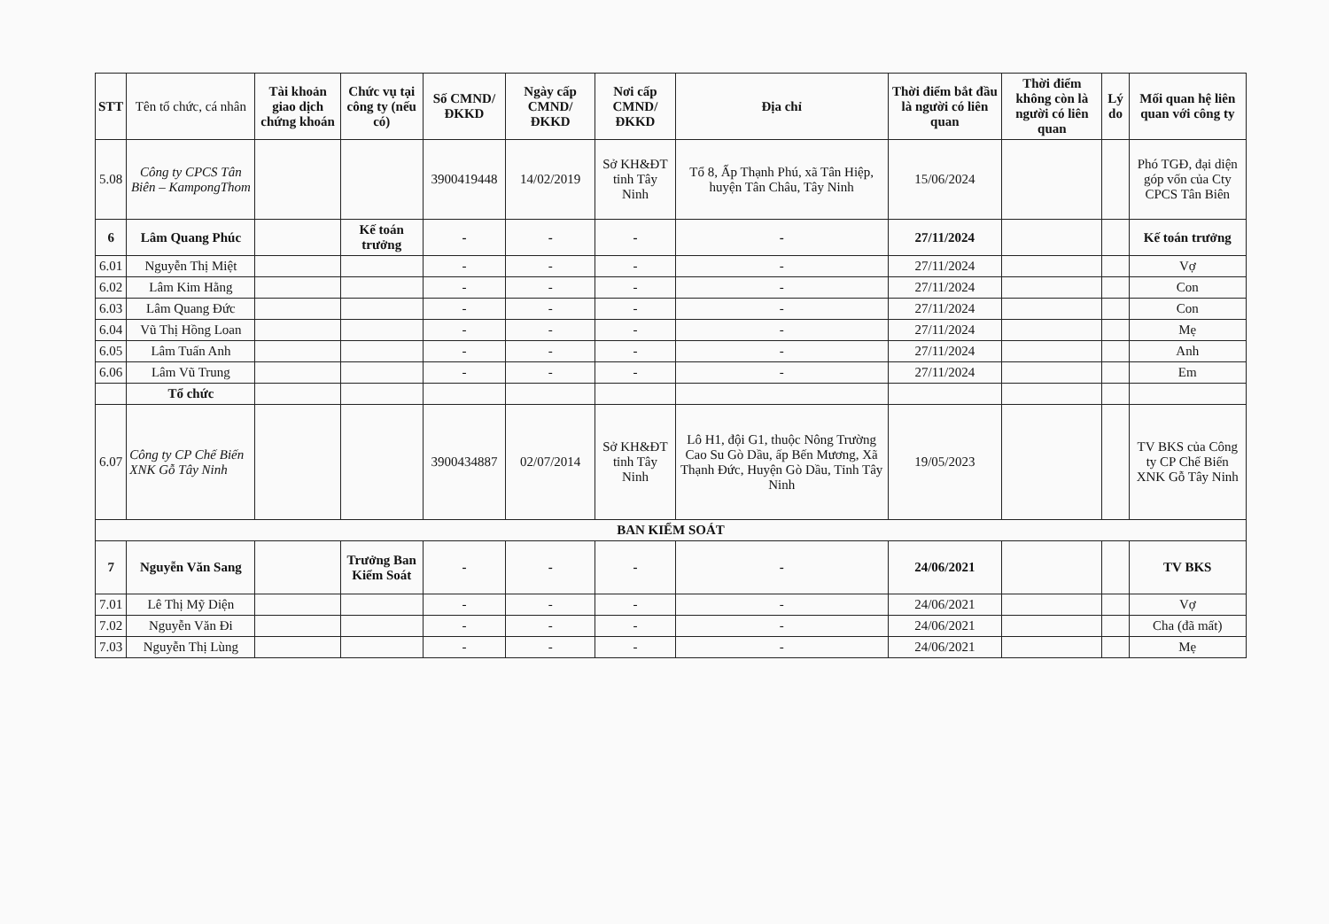| STT | Tên tổ chức, cá nhân | Tài khoản giao dịch chứng khoán | Chức vụ tại công ty (nếu có) | Số CMND/ĐKKD | Ngày cấp CMND/ĐKKD | Nơi cấp CMND/ĐKKD | Địa chỉ | Thời điểm bắt đầu là người có liên quan | Thời điểm không còn là người có liên quan | Lý do | Mối quan hệ liên quan với công ty |
| --- | --- | --- | --- | --- | --- | --- | --- | --- | --- | --- | --- |
| 5.08 | Công ty CPCS Tân Biên – KampongThom | | | 3900419448 | 14/02/2019 | Sở KH&ĐT tỉnh Tây Ninh | Tổ 8, Ấp Thạnh Phú, xã Tân Hiệp, huyện Tân Châu, Tây Ninh | 15/06/2024 | | | Phó TGĐ, đại diện góp vốn của Cty CPCS Tân Biên |
| 6 | Lâm Quang Phúc | | Kế toán trưởng | - | - | - | - | 27/11/2024 | | | Kế toán trưởng |
| 6.01 | Nguyễn Thị Miệt | | | - | - | - | - | 27/11/2024 | | | Vợ |
| 6.02 | Lâm Kim Hằng | | | - | - | - | - | 27/11/2024 | | | Con |
| 6.03 | Lâm Quang Đức | | | - | - | - | - | 27/11/2024 | | | Con |
| 6.04 | Vũ Thị Hồng Loan | | | - | - | - | - | 27/11/2024 | | | Mẹ |
| 6.05 | Lâm Tuấn Anh | | | - | - | - | - | 27/11/2024 | | | Anh |
| 6.06 | Lâm Vũ Trung | | | - | - | - | - | 27/11/2024 | | | Em |
| | Tổ chức | | | | | | | | | | |
| 6.07 | Công ty CP Chế Biến XNK Gỗ Tây Ninh | | | 3900434887 | 02/07/2014 | Sở KH&ĐT tỉnh Tây Ninh | Lô H1, đội G1, thuộc Nông Trường Cao Su Gò Dầu, ấp Bến Mương, Xã Thạnh Đức, Huyện Gò Dầu, Tỉnh Tây Ninh | 19/05/2023 | | | TV BKS của Công ty CP Chế Biến XNK Gỗ Tây Ninh |
| BAN KIỂM SOÁT | | | | | | | | | | | |
| 7 | Nguyễn Văn Sang | | Trưởng Ban Kiểm Soát | - | - | - | - | 24/06/2021 | | | TV BKS |
| 7.01 | Lê Thị Mỹ Diện | | | - | - | - | - | 24/06/2021 | | | Vợ |
| 7.02 | Nguyễn Văn Đi | | | - | - | - | - | 24/06/2021 | | | Cha (đã mất) |
| 7.03 | Nguyễn Thị Lùng | | | - | - | - | - | 24/06/2021 | | | Mẹ |